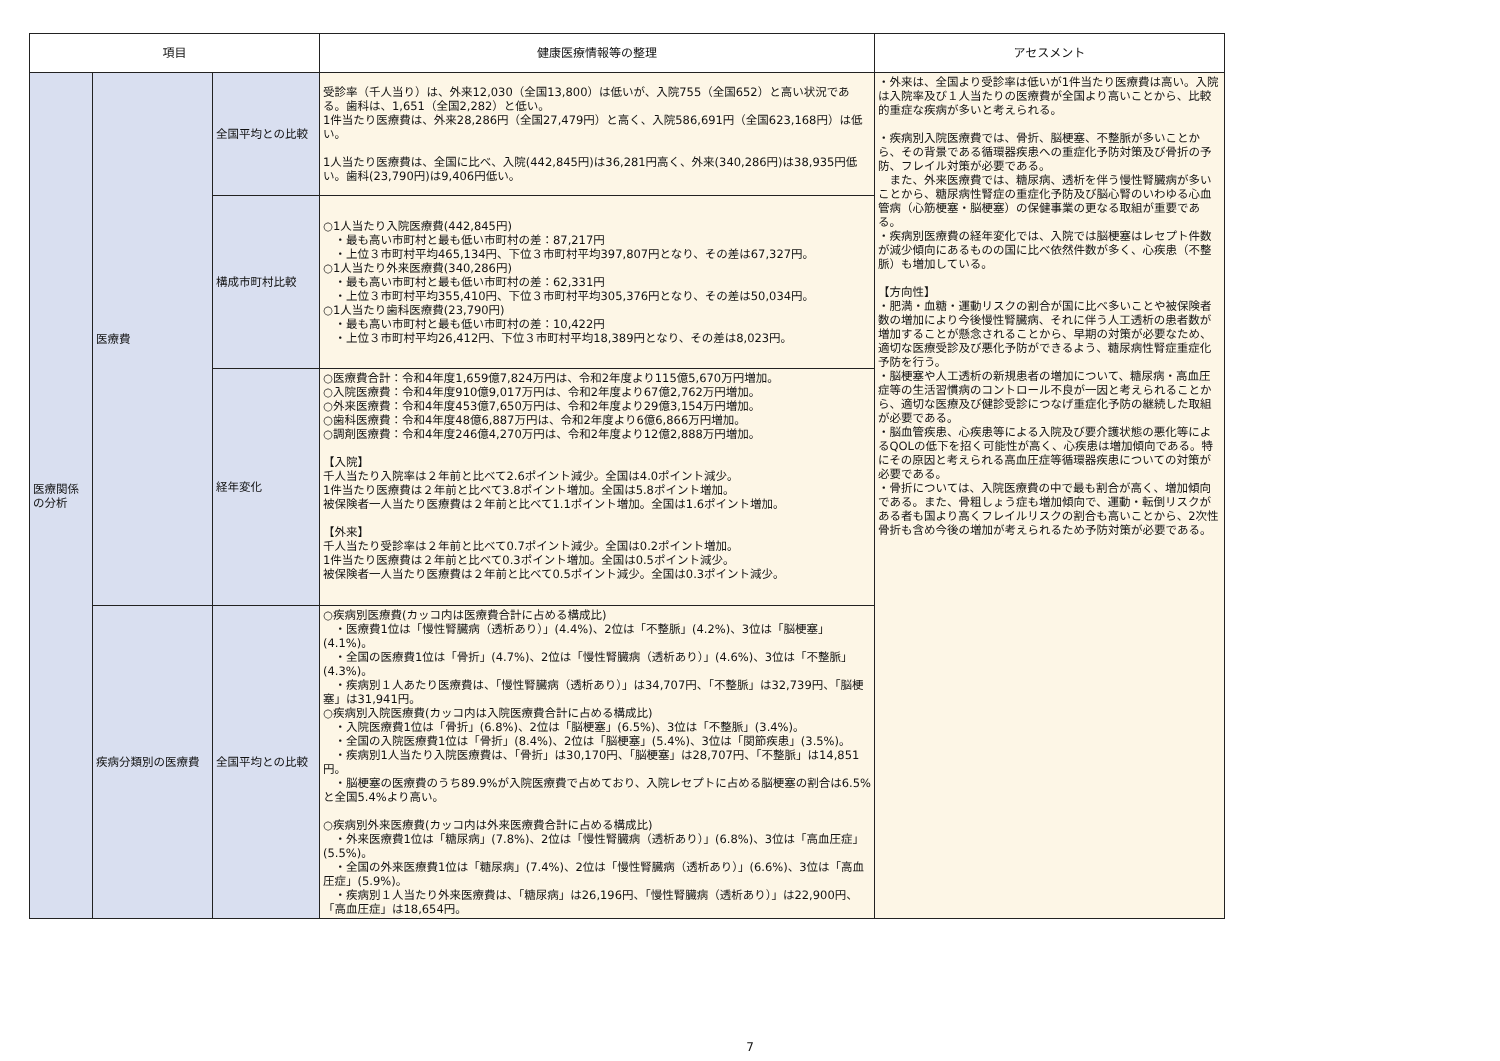| 項目 | | | 健康医療情報等の整理 | アセスメント |
| --- | --- | --- | --- | --- |
| 医療関係の分析 | 医療費 | 全国平均との比較 | 受診率（千人当り）は、外来12,030（全国13,800）は低いが、入院755（全国652）と高い状況である。歯科は、1,651（全国2,282）と低い。 1件当たり医療費は、外来28,286円（全国27,479円）と高く、入院586,691円（全国623,168円）は低い。 1人当たり医療費は、全国に比べ、入院(442,845円)は36,281円高く、外来(340,286円)は38,935円低い。歯科(23,790円)は9,406円低い。 | ・外来は、全国より受診率は低いが1件当たり医療費は高い。入院は入院率及び１人当たりの医療費が全国より高いことから、比較的重症な疾病が多いと考えられる。 ・疾病別入院医療費では、骨折、脳梗塞、不整脈が多いことから、その背景である循環器疾患への重症化予防対策及び骨折の予防、フレイル対策が必要である。 また、外来医療費では、糖尿病、透析を伴う慢性腎臓病が多いことから、糖尿病性腎症の重症化予防及び脳心腎のいわゆる心血管病（心筋梗塞・脳梗塞）の保健事業の更なる取組が重要である。 ・疾病別医療費の経年変化では、入院では脳梗塞はレセプト件数が減少傾向にあるものの国に比べ依然件数が多く、心疾患（不整脈）も増加している。 【方向性】 ・肥満・血糖・運動リスクの割合が国に比べ多いことや被保険者数の増加により今後慢性腎臓病、それに伴う人工透析の患者数が増加することが懸念されることから、早期の対策が必要なため、適切な医療受診及び悪化予防ができるよう、糖尿病性腎症重症化予防を行う。 ・脳梗塞や人工透析の新規患者の増加について、糖尿病・高血圧症等の生活習慣病のコントロール不良が一因と考えられることから、適切な医療及び健診受診につなげ重症化予防の継続した取組が必要である。 ・脳血管疾患、心疾患等による入院及び要介護状態の悪化等によるQOLの低下を招く可能性が高く、心疾患は増加傾向である。特にその原因と考えられる高血圧症等循環器疾患についての対策が必要である。 ・骨折については、入院医療費の中で最も割合が高く、増加傾向である。また、骨粗しょう症も増加傾向で、運動・転倒リスクがある者も国より高くフレイルリスクの割合も高いことから、2次性骨折も含め今後の増加が考えられるため予防対策が必要である。 |
| | | 構成市町村比較 | ○1人当たり入院医療費(442,845円) ・最も高い市町村と最も低い市町村の差：87,217円 ・上位３市町村平均465,134円、下位３市町村平均397,807円となり、その差は67,327円。 ○1人当たり外来医療費(340,286円) ・最も高い市町村と最も低い市町村の差：62,331円 ・上位３市町村平均355,410円、下位３市町村平均305,376円となり、その差は50,034円。 ○1人当たり歯科医療費(23,790円) ・最も高い市町村と最も低い市町村の差：10,422円 ・上位３市町村平均26,412円、下位３市町村平均18,389円となり、その差は8,023円。 | |
| | | 経年変化 | ○医療費合計：令和4年度1,659億7,824万円は、令和2年度より115億5,670万円増加。 ○入院医療費：令和4年度910億9,017万円は、令和2年度より67億2,762万円増加。 ○外来医療費：令和4年度453億7,650万円は、令和2年度より29億3,154万円増加。 ○歯科医療費：令和4年度48億6,887万円は、令和2年度より6億6,866万円増加。 ○調剤医療費：令和4年度246億4,270万円は、令和2年度より12億2,888万円増加。 【入院】 千人当たり入院率は２年前と比べて2.6ポイント減少。全国は4.0ポイント減少。 1件当たり医療費は２年前と比べて3.8ポイント増加。全国は5.8ポイント増加。 被保険者一人当たり医療費は２年前と比べて1.1ポイント増加。全国は1.6ポイント増加。 【外来】 千人当たり受診率は２年前と比べて0.7ポイント減少。全国は0.2ポイント増加。 1件当たり医療費は２年前と比べて0.3ポイント増加。全国は0.5ポイント減少。 被保険者一人当たり医療費は２年前と比べて0.5ポイント減少。全国は0.3ポイント減少。 | |
| | 疾病分類別の医療費 | 全国平均との比較 | ○疾病別医療費(カッコ内は医療費合計に占める構成比) ・医療費1位は「慢性腎臓病（透析あり）」(4.4%)、2位は「不整脈」(4.2%)、3位は「脳梗塞」(4.1%)。 ・全国の医療費1位は「骨折」(4.7%)、2位は「慢性腎臓病（透析あり）」(4.6%)、3位は「不整脈」(4.3%)。 ・疾病別１人あたり医療費は、「慢性腎臓病（透析あり）」は34,707円、「不整脈」は32,739円、「脳梗塞」は31,941円。 ○疾病別入院医療費(カッコ内は入院医療費合計に占める構成比) ・入院医療費1位は「骨折」(6.8%)、2位は「脳梗塞」(6.5%)、3位は「不整脈」(3.4%)。 ・全国の入院医療費1位は「骨折」(8.4%)、2位は「脳梗塞」(5.4%)、3位は「関節疾患」(3.5%)。 ・疾病別1人当たり入院医療費は、「骨折」は30,170円、「脳梗塞」は28,707円、「不整脈」は14,851円。 ・脳梗塞の医療費のうち89.9%が入院医療費で占めており、入院レセプトに占める脳梗塞の割合は6.5%と全国5.4%より高い。 ○疾病別外来医療費(カッコ内は外来医療費合計に占める構成比) ・外来医療費1位は「糖尿病」(7.8%)、2位は「慢性腎臓病（透析あり）」(6.8%)、3位は「高血圧症」(5.5%)。 ・全国の外来医療費1位は「糖尿病」(7.4%)、2位は「慢性腎臓病（透析あり）」(6.6%)、3位は「高血圧症」(5.9%)。 ・疾病別１人当たり外来医療費は、「糖尿病」は26,196円、「慢性腎臓病（透析あり）」は22,900円、「高血圧症」は18,654円。 | |
7